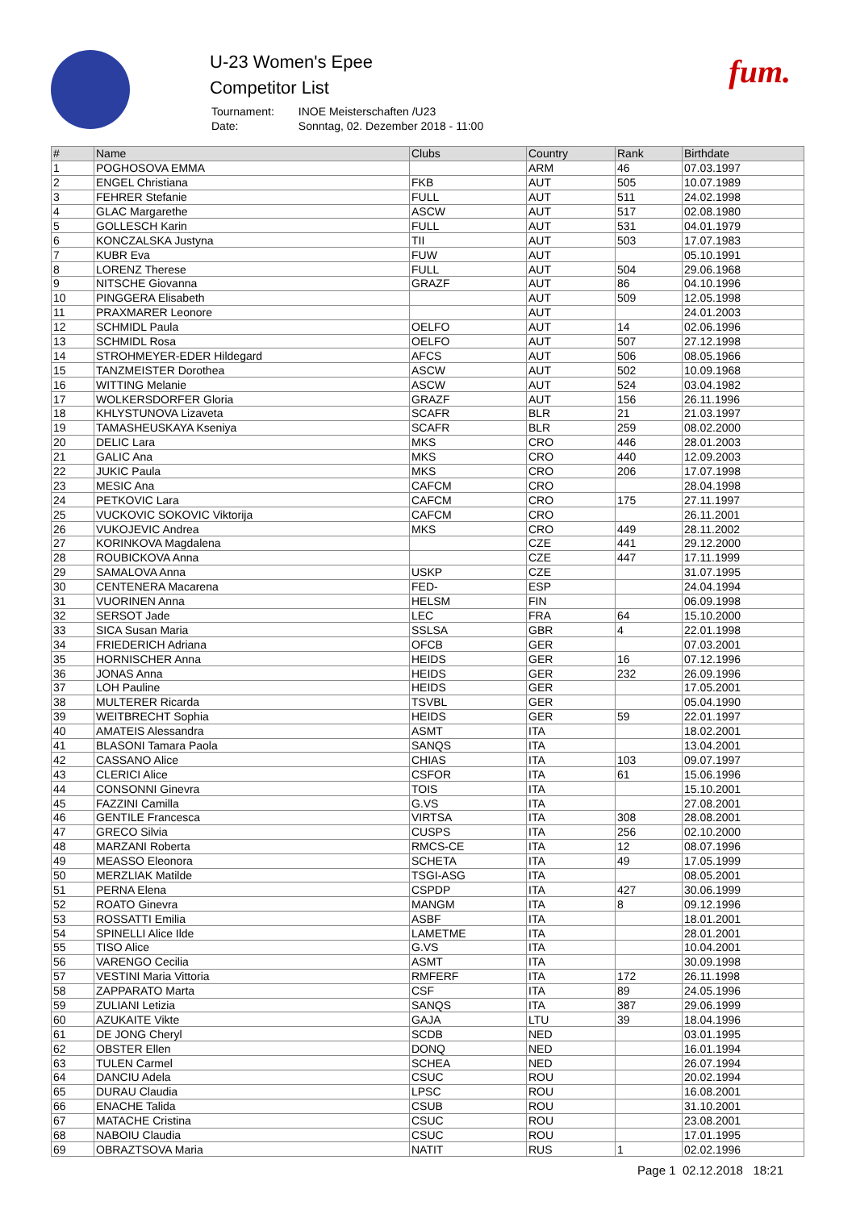U-23 Women's Epee
Competitor List
| Tournament: | INOE Meisterschaften /U23 |
| Date: | Sonntag, 02. Dezember 2018 - 11:00 |
fum.
| # | Name | Clubs | Country | Rank | Birthdate |
| --- | --- | --- | --- | --- | --- |
| 1 | POGHOSOVA EMMA | | ARM | 46 | 07.03.1997 |
| 2 | ENGEL Christiana | FKB | AUT | 505 | 10.07.1989 |
| 3 | FEHRER Stefanie | FULL | AUT | 511 | 24.02.1998 |
| 4 | GLAC Margarethe | ASCW | AUT | 517 | 02.08.1980 |
| 5 | GOLLESCH Karin | FULL | AUT | 531 | 04.01.1979 |
| 6 | KONCZALSKA Justyna | TII | AUT | 503 | 17.07.1983 |
| 7 | KUBR Eva | FUW | AUT | | 05.10.1991 |
| 8 | LORENZ Therese | FULL | AUT | 504 | 29.06.1968 |
| 9 | NITSCHE Giovanna | GRAZF | AUT | 86 | 04.10.1996 |
| 10 | PINGGERA Elisabeth | | AUT | 509 | 12.05.1998 |
| 11 | PRAXMARER Leonore | | AUT | | 24.01.2003 |
| 12 | SCHMIDL Paula | OELFO | AUT | 14 | 02.06.1996 |
| 13 | SCHMIDL Rosa | OELFO | AUT | 507 | 27.12.1998 |
| 14 | STROHMEYER-EDER Hildegard | AFCS | AUT | 506 | 08.05.1966 |
| 15 | TANZMEISTER Dorothea | ASCW | AUT | 502 | 10.09.1968 |
| 16 | WITTING Melanie | ASCW | AUT | 524 | 03.04.1982 |
| 17 | WOLKERSDORFER Gloria | GRAZF | AUT | 156 | 26.11.1996 |
| 18 | KHLYSTUNOVA Lizaveta | SCAFR | BLR | 21 | 21.03.1997 |
| 19 | TAMASHEUSKAYA Kseniya | SCAFR | BLR | 259 | 08.02.2000 |
| 20 | DELIC Lara | MKS | CRO | 446 | 28.01.2003 |
| 21 | GALIC Ana | MKS | CRO | 440 | 12.09.2003 |
| 22 | JUKIC Paula | MKS | CRO | 206 | 17.07.1998 |
| 23 | MESIC Ana | CAFCM | CRO | | 28.04.1998 |
| 24 | PETKOVIC Lara | CAFCM | CRO | 175 | 27.11.1997 |
| 25 | VUCKOVIC SOKOVIC Viktorija | CAFCM | CRO | | 26.11.2001 |
| 26 | VUKOJEVIC Andrea | MKS | CRO | 449 | 28.11.2002 |
| 27 | KORINKOVA Magdalena | | CZE | 441 | 29.12.2000 |
| 28 | ROUBICKOVA Anna | | CZE | 447 | 17.11.1999 |
| 29 | SAMALOVA Anna | USKP | CZE | | 31.07.1995 |
| 30 | CENTENERA Macarena | FED- | ESP | | 24.04.1994 |
| 31 | VUORINEN Anna | HELSM | FIN | | 06.09.1998 |
| 32 | SERSOT Jade | LEC | FRA | 64 | 15.10.2000 |
| 33 | SICA Susan Maria | SSLSA | GBR | 4 | 22.01.1998 |
| 34 | FRIEDERICH Adriana | OFCB | GER | | 07.03.2001 |
| 35 | HORNISCHER Anna | HEIDS | GER | 16 | 07.12.1996 |
| 36 | JONAS Anna | HEIDS | GER | 232 | 26.09.1996 |
| 37 | LOH Pauline | HEIDS | GER | | 17.05.2001 |
| 38 | MULTERER Ricarda | TSVBL | GER | | 05.04.1990 |
| 39 | WEITBRECHT Sophia | HEIDS | GER | 59 | 22.01.1997 |
| 40 | AMATEIS Alessandra | ASMT | ITA | | 18.02.2001 |
| 41 | BLASONI Tamara Paola | SANQS | ITA | | 13.04.2001 |
| 42 | CASSANO Alice | CHIAS | ITA | 103 | 09.07.1997 |
| 43 | CLERICI Alice | CSFOR | ITA | 61 | 15.06.1996 |
| 44 | CONSONNI Ginevra | TOIS | ITA | | 15.10.2001 |
| 45 | FAZZINI Camilla | G.VS | ITA | | 27.08.2001 |
| 46 | GENTILE Francesca | VIRTSA | ITA | 308 | 28.08.2001 |
| 47 | GRECO Silvia | CUSPS | ITA | 256 | 02.10.2000 |
| 48 | MARZANI Roberta | RMCS-CE | ITA | 12 | 08.07.1996 |
| 49 | MEASSO Eleonora | SCHETA | ITA | 49 | 17.05.1999 |
| 50 | MERZLIAK Matilde | TSGI-ASG | ITA | | 08.05.2001 |
| 51 | PERNA Elena | CSPDP | ITA | 427 | 30.06.1999 |
| 52 | ROATO Ginevra | MANGM | ITA | 8 | 09.12.1996 |
| 53 | ROSSATTI Emilia | ASBF | ITA | | 18.01.2001 |
| 54 | SPINELLI Alice Ilde | LAMETME | ITA | | 28.01.2001 |
| 55 | TISO Alice | G.VS | ITA | | 10.04.2001 |
| 56 | VARENGO Cecilia | ASMT | ITA | | 30.09.1998 |
| 57 | VESTINI Maria Vittoria | RMFERF | ITA | 172 | 26.11.1998 |
| 58 | ZAPPARATO Marta | CSF | ITA | 89 | 24.05.1996 |
| 59 | ZULIANI Letizia | SANQS | ITA | 387 | 29.06.1999 |
| 60 | AZUKAITE Vikte | GAJA | LTU | 39 | 18.04.1996 |
| 61 | DE JONG Cheryl | SCDB | NED | | 03.01.1995 |
| 62 | OBSTER Ellen | DONQ | NED | | 16.01.1994 |
| 63 | TULEN Carmel | SCHEA | NED | | 26.07.1994 |
| 64 | DANCIU Adela | CSUC | ROU | | 20.02.1994 |
| 65 | DURAU Claudia | LPSC | ROU | | 16.08.2001 |
| 66 | ENACHE Talida | CSUB | ROU | | 31.10.2001 |
| 67 | MATACHE Cristina | CSUC | ROU | | 23.08.2001 |
| 68 | NABOIU Claudia | CSUC | ROU | | 17.01.1995 |
| 69 | OBRAZTSOVA Maria | NATIT | RUS | 1 | 02.02.1996 |
Page 1 02.12.2018 18:21